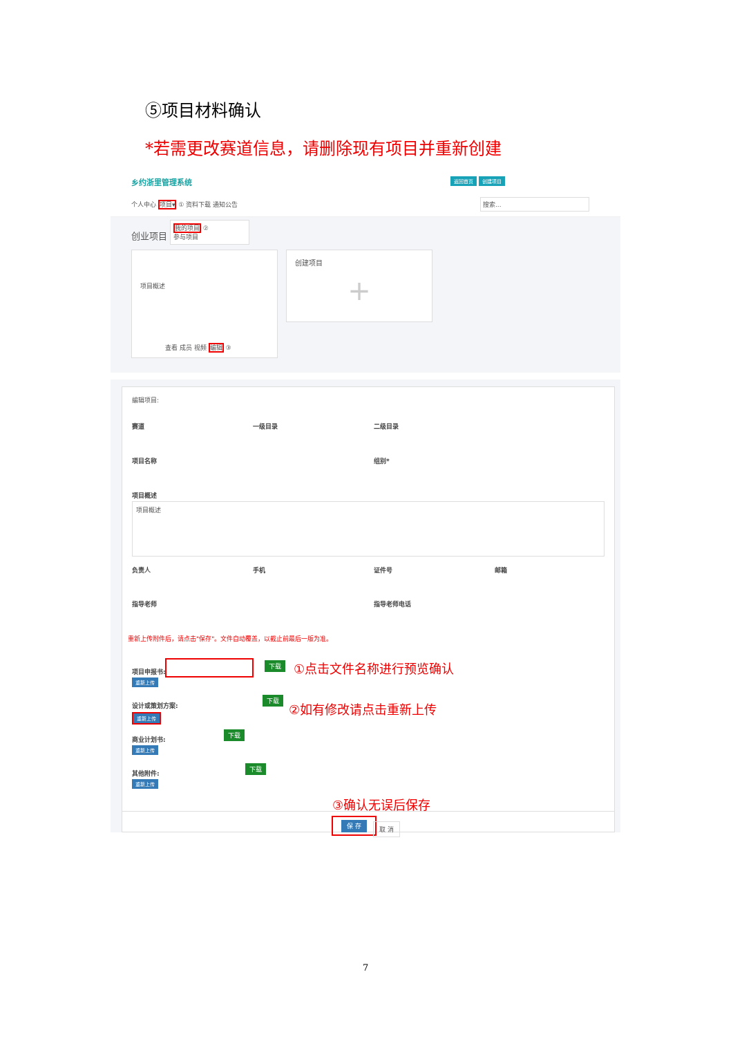⑤项目材料确认
*若需更改赛道信息，请删除现有项目并重新创建
乡约浙里管理系统 返回首页 创建项目
个人中心 项目▾ ① 资料下载 通知公告 搜索...
创业项目
我的项目 ②
参与项目
项目概述
查看 成员 视频 编辑 ③
创建项目
+
编辑项目:
赛道 一级目录 二级目录
项目名称 组别*
项目概述
项目概述
负责人 手机 证件号 邮箱
指导老师 指导老师电话
重新上传附件后，请点击"保存"。文件自动覆盖，以截止前最后一版为准。
项目申报书:
下载 ①点击文件名称进行预览确认
重新上传
设计或策划方案:
下载
②如有修改请点击重新上传
重新上传
商业计划书:
下载
重新上传
其他附件:
下载
重新上传
③确认无误后保存
保 存
取 消
7